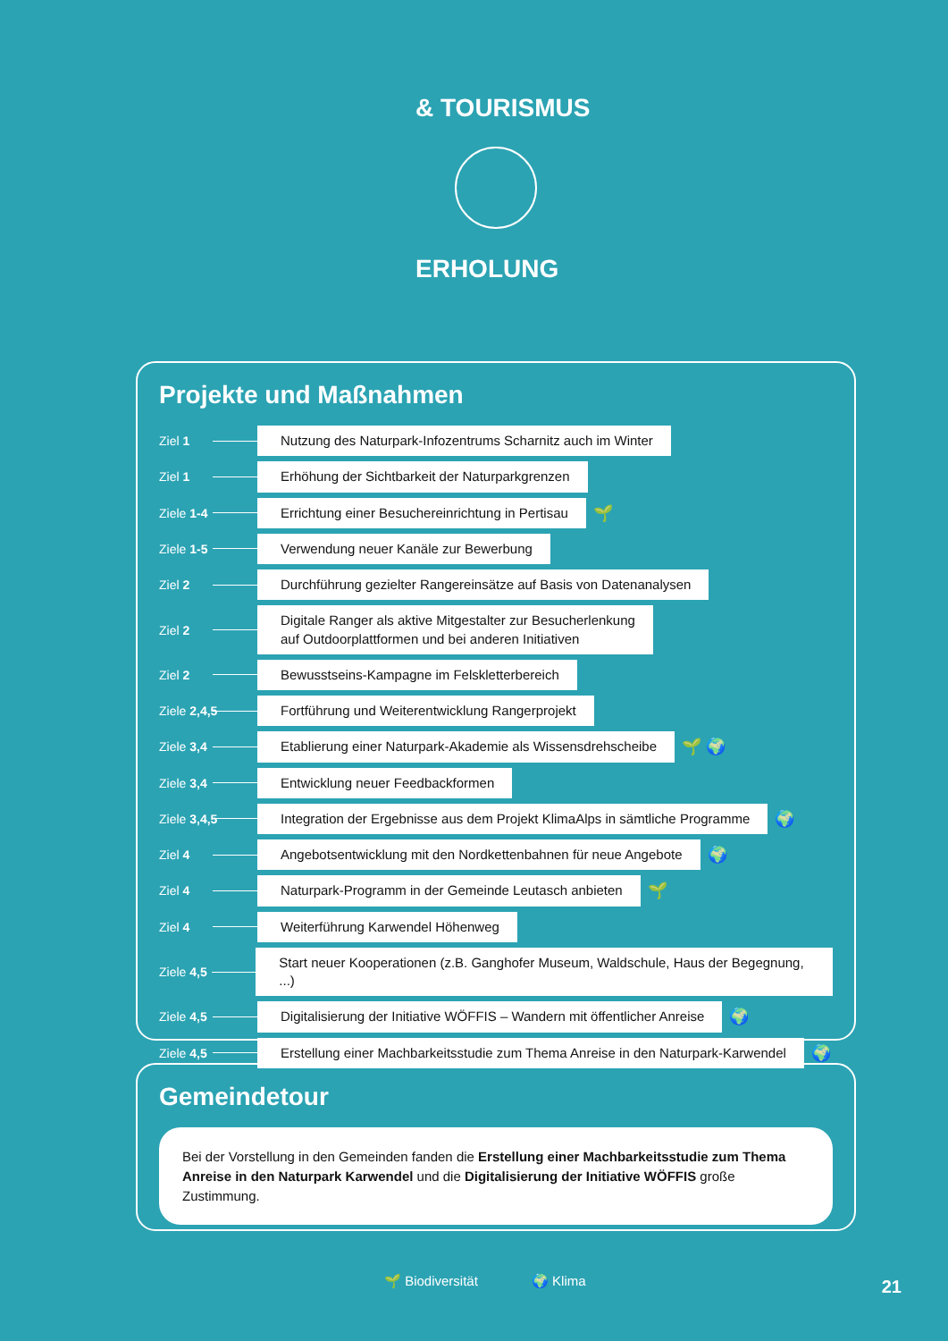& TOURISMUS
ERHOLUNG
Projekte und Maßnahmen
Ziel 1 Nutzung des Naturpark-Infozentrums Scharnitz auch im Winter
Ziel 1 Erhöhung der Sichtbarkeit der Naturparkgrenzen
Ziele 1-4 Errichtung einer Besuchereinrichtung in Pertisau 🌱
Ziele 1-5 Verwendung neuer Kanäle zur Bewerbung
Ziel 2 Durchführung gezielter Rangereinsätze auf Basis von Datenanalysen
Ziel 2 Digitale Ranger als aktive Mitgestalter zur Besucherlenkung
auf Outdoorplattformen und bei anderen Initiativen
Ziel 2 Bewusstseins-Kampagne im Felskletterbereich
Ziele 2,4,5 Fortführung und Weiterentwicklung Rangerprojekt
Ziele 3,4 Etablierung einer Naturpark-Akademie als Wissensdrehscheibe 🌱 🌍
Ziele 3,4 Entwicklung neuer Feedbackformen
Ziele 3,4,5 Integration der Ergebnisse aus dem Projekt KlimaAlps in sämtliche Programme 🌍
Ziel 4 Angebotsentwicklung mit den Nordkettenbahnen für neue Angebote 🌍
Ziel 4 Naturpark-Programm in der Gemeinde Leutasch anbieten 🌱
Ziel 4 Weiterführung Karwendel Höhenweg
Ziele 4,5 Start neuer Kooperationen (z.B. Ganghofer Museum, Waldschule, Haus der Begegnung, ...)
Ziele 4,5 Digitalisierung der Initiative WÖFFIS – Wandern mit öffentlicher Anreise 🌍
Ziele 4,5 Erstellung einer Machbarkeitsstudie zum Thema Anreise in den Naturpark-Karwendel 🌍
Gemeindetour
Bei der Vorstellung in den Gemeinden fanden die Erstellung einer Machbarkeitsstudie zum Thema Anreise in den Naturpark Karwendel und die Digitalisierung der Initiative WÖFFIS große Zustimmung.
🌱 Biodiversität 🌍 Klima 21